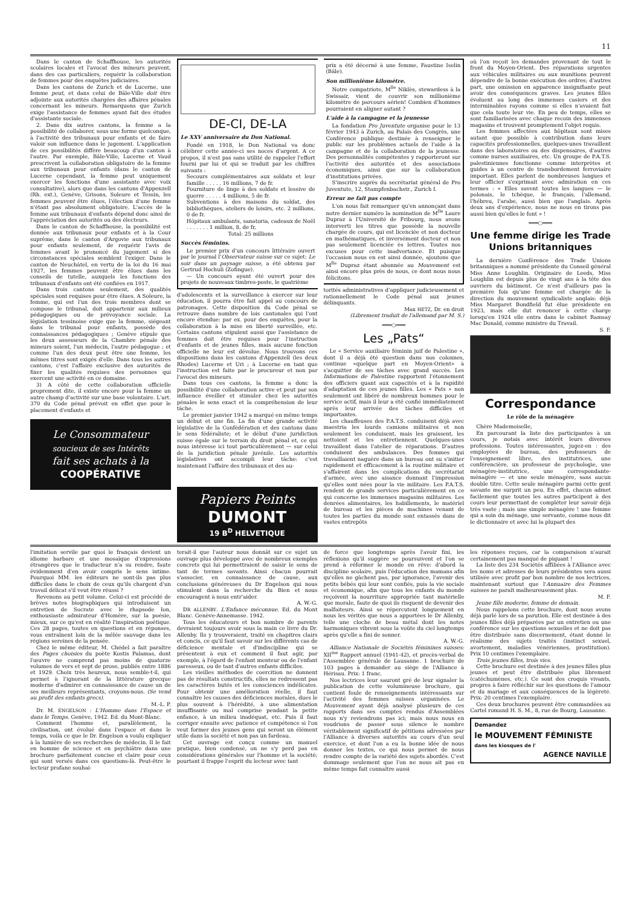11
Dans le canton de Schaffhouse, les autorités scolaires locales et l'avocat des mineurs peuvent, dans des cas particuliers, requérir la collaboration de femmes pour des enquêtes judiciaires.
Dans les cantons de Zurich et de Lucerne, une femme peut, et dans celui de Bâle-Ville doit être adjointe aux autorités chargées des affaires pénales concernant les mineurs. Remarquons que Zurich exige l'assistance de femmes ayant fait des études d'assistante sociale.
2. Dans dix autres cantons, la femme a la possibilité de collaborer, sous une forme quelconque, à l'activité des tribunaux pour enfants et de faire valoir son influence dans le jugement. L'application de ces possibilités diffère beaucoup d'un canton à l'autre. Par exemple, Bâle-Ville, Lucerne et Vaud prescrivent la collaboration obligatoire de la femme aux tribunaux pour enfants (dans le canton de Lucerne cependant, la femme peut uniquement exercer les fonctions d'une assistante avec voix consultative), alors que dans les cantons d'Appenzell (Rh. ext.), Genève, Grisons, Soleure et Tessin, les femmes peuvent être élues, l'élection d'une femme n'étant pas absolument obligatoire. L'accès de la femme aux tribunaux d'enfants dépend donc ainsi de l'appréciation des autorités ou des électeurs.
Dans le canton de Schaffhouse, la possibilité est donnée aux tribunaux pour enfants et à la Cour suprême, dans le canton d'Argovie aux tribunaux pour enfants seulement, de requérir l'avis de femmes avant le prononcé du jugement si des circonstances spéciales semblent l'exiger. Dans le canton de Neuchâtel, en vertu de la loi du 16 mai 1927, les femmes peuvent être élues dans les conseils de tutelle, auxquels les fonctions des tribunaux d'enfants ont été confiées en 1917.
Dans trois cantons seulement, des qualités spéciales sont requises pour être élues. A Soleure, la femme, qui est l'un des trois membres dont se compose le tribunal, doit appartenir aux milieux pédagogiques ou de prévoyance sociale. La législation tessinoise exige que la femme, siégeant dans le tribunal pour enfants, possède des connaissances pédagogiques ; Genève stipule que les deux assesseurs de la Chambre pénale des mineurs soient, l'un médecin, l'autre pédagogue ; et comme l'un des deux peut être une femme, les mêmes titres sont exigés d'elle. Dans tous les autres cantons, c'est l'affaire exclusive des autorités de fixer les qualités requises des personnes qui exercent une activité en ce domaine.
3) A côté de cette collaboration officielle proprement dite, il existe encore pour la femme un autre champ d'activité sur une base volontaire. L'art. 370 du Code pénal prévoit en effet que pour le placement d'enfants et
Le Consommateur
soucieux de ses Intérêts
fait ses achats à la
COOPÉRATIVE
DE-CI, DE-LA
Le XXV anniversaire du Don National.
Fondé en 1918, le Don National va donc célébrer cette année-ci ses noces d'argent. A ce propos, il n'est pas sans utilité de rappeler l'effort fourni par lui et qui se traduit par les chiffres suivants :
Secours complémentaires aux soldats et leur famille . . . . . 16 millions, 7 de fr.
Fourniture de linge à des soldats et lessive de guerre . . . . . 4 millions, 5 de fr.
Subventions à des maisons du soldat, des bibliothèques, ateliers de loisirs, etc. 2 millions, 0 de fr.
Hôpitaux ambulants, sanatoria, cadeaux de Noël . . . . . . . 1 million, 8, de fr,
Total: 25 millions
Succès féminins.
Le premier prix d'un concours littéraire ouvert par le journal l'Observateur suisse sur ce sujet: Le soir dans un paysage suisse, a été obtenu par Gertrud Hochuli (Zofingue).
— Un concours ayant été ouvert pour des projets de nouveaux timbres-poste, le quatrième
d'adolescents et la surveillance à exercer sur leur éducation, il pourra être fait appel au concours de patronages. Cette disposition du Code pénal se retrouve dans nombre de lois cantonales qui l'ont encore étendue: par ex. pour des enquêtes, pour la collaboration à la mise en liberté surveillée, etc. Certains cantons stipulent aussi que l'assistance de femmes doit être requises pour l'instruction d'enfants et de jeunes filles, mais aucune fonction officielle ne leur est dévolue. Nous trouvons ces dispositions dans les cantons d'Appenzell (les deux Rhodes) Lucerne et Uri ; à Lucerne en tant que l'instruction est faite par le procureur et non par l'avocat des mineurs.
Dans tous ces cantons, la femme a donc la possibilité d'une collaboration active et peut par son influence éveiller et stimuler chez les autorités pénales le sens exact et la compréhension de leur tâche.
Le premier janvier 1942 a marqué en même temps un début et une fin. La fin d'une grande activité législative de la Confédération et des cantons dans le sens fédéraliste; et le début d'une juridiction suisse égale sur le terrain du droit pénal et, ce qui nous intéresse ici tout particulièrement — sur celui de la juridiction pénale juvénile. Les autorités législatives ont accompli leur tâche: c'est maintenant l'affaire des tribunaux et des au-
Papiers Peints
DUMONT
19 B<sup>D</sup> HELVETIQUE
prix a été décerné à une femme, Faustine Iselin (Bâle).
Son millionième kilomètre.
Notre compatriote, M<sup>lle</sup> Niklès, stewardess à la Swissair, vient de couvrir son millionième kilomètre de parcours aérien! Combien d'hommes pourraient en aligner autant ?
L'aide à la campagne et la jeunesse
La fondation Pro Juventute organise pour le 13 février 1943 à Zurich, au Palais des Congrès, une Conférence publique destinée à renseigner le public sur les problèmes actuels de l'aide à la campagne et de la collaboration de la jeunesse. Des personnalités compétentes y rapporteront sur l'activité des autorités et des associations économiques, ainsi que sur la collaboration d'institutions privées.
S'inscrire auprès du secrétariat général de Pro Juventute, 12, Stampfenbachstr., Zurich I.
Erreur ne fait pas compte
L'on nous fait remarquer qu'en annonçant dans notre dernier numéro la nomination de M<sup>lle</sup> Laure Dupraz à l'Université de Fribourg, nous avons interverti les titres que possède la nouvelle chargée de cours, qui est licenciée et non docteur en mathématiques, et inversément docteur et non pas seulement licenciée ès lettres. Toutes nos excuses pour cette inadvertance. Et puisque l'occasion nous en est ainsi donnée, ajoutons que M<sup>lle</sup> Dupraz étant abonnée au Mouvement est ainsi encore plus près de nous, ce dont nous nous félicitons.
torités administratives d'appliquer judicieusement et rationnellement le Code pénal aux jeunes délinquants.
Max HETZ, Dr. en droit
(Librement traduit de l'allemand par M. S.)
═══○═══
Les „Pats“
Le « Service auxiliaire féminin juif de Palestine », dont il a déjà été question dans nos colonnes, continue «quelque part en Moyen-Orient» à s'acquitter de ses tâches avec grand succès. Les Informations de Palestine rapportent l'étonnement des officiers quant aux capacités et à la rapidité d'adaptation de ces jeunes filles. Les « Pats » non seulement ont libéré de nombreux hommes pour le service actif, mais il leur a été confié immédiatement après leur arrivée des tâches difficiles et importantes.
Les chauffeuses des P.A.T.S. conduisent déjà avec maestria les lourds camions militaires et non seulement les conduisent, mais les graissent, les nettoient et les entretiennent. Quelques-unes travaillent dans l'atelier de réparations. D'autres conduisent des ambulances. Des femmes qui travaillaient naguère dans un bureau ont su s'initier rapidement et efficacement à la routine militaire et s'affairent dans les complications du secrétariat d'armée, avec une aisance donnant l'impression qu'elles sont nées pour la vie militaire. Les P.A.T.S. rendent de grands services particulièrement en ce qui concerne les immenses magasins militaires. Les denrées alimentaires, les habillements, le matériel de bureau et les pièces de machines venant de toutes les parties du monde sont entassés dans de vastes entrepôts
où l'on reçoit les demandes provenant de tout le front du Moyen-Orient. Des réparations urgentes aux véhicules militaires ou aux munitions peuvent dépendre de la bonne exécution des ordres; d'autres part, une omission en apparence insignifiante peut avoir des conséquences graves. Les jeunes filles évoluent au long des immenses casiers et des interminables rayons comme si elles n'avaient fait que cela toute leur vie. En peu de temps, elles se sont familiarisées avec chaque recoin des immenses magasins et trouvent promptement l'objet requis.
Les femmes affectées aux hôpitaux sont mises autant que possible à contribution dans leurs capacités professionnelles, quelques-unes travaillent dans des laboratoires ou des dispensaires, d'autres comme nurses auxiliaires, etc. Un groupe de P.A.T.S. palestiniennes fonctionne comme interprètes et guides à un centre de transbordement ferroviaire important. Elles parlent de nombreuses langues et leur officier s'exprimait avec admiration en ces termes : « Elles savent toutes les langues — le polonais, le tchèque, le français, l'allemand, l'hébreu, l'arabe, aussi bien que l'anglais. Après deux ans d'expérience, nous ne nous en tirons pas aussi bien qu'elles le font » !
═══○═══
Une femme dirige les Trade Unions britanniques
La dernière Conférence des Trade Unions britanniques a nommé présidente du Conseil général Miss Anne Loughlin. Originaire de Leeds, Miss Loughlin est depuis plus de vingt ans à la tête des ouvriers du bâtiment. Ce n'est d'ailleurs pas la première fois qu'une femme est chargée de la direction du mouvement syndicaliste anglais: déjà Miss Margaret Bondfield fut élue présidente en 1923, mais elle dut renoncer à cette charge lorsqu'en 1924 elle entra dans le cabinet Ramsay Mac Donald, comme ministre du Travail.
S. F.
Correspondance
Le rôle de la ménagère
Chère Mademoiselle,
En parcourant la liste des participantes à un cours, je notais avec intérêt leurs diverses professions. Toutes intéressantes, jugez-en : des employées de bureau, des professeurs de l'enseignement libre, des institutrices, une conférencière, un professeur de psychologie, une ménagère-institutrice, une correspondante-ménagère — et une seule ménagère, sans aucun double titre. Cette seule ménagère parmi cette gent savante me surprit un peu. En effet, chacun admet facilement que toutes les autres participent à des cours leur permettant de compléter leur savoir déjà très vaste ; mais une simple ménagère ! une femme qui a soin du ménage, une servante, comme nous dit le dictionnaire et avec lui la plupart des
l'imitation servile par quoi le français devient un idiome barbare et une mosaïque d'expressions étrangères que le traducteur n'a su rendre, faute évidemment d'en avoir compris le sens intime. Pourquoi MM. les éditeurs ne sont-ils pas plus difficiles dans le choix de ceux qu'ils chargent d'un travail délicat s'il veut être réussi ?
Revenons au petit volume. Celui-ci est précédé de brèves notes biographiques qui introduisent un entretien de Socrate avec le rhapsode Ion, enthousiaste admirateur d'Homère, sur la poésie, mieux, sur ce qu'est en réalité l'inspiration poétique. Ces 28 pages, toutes en questions et en réponses, vous entraînent loin de la mêlée sauvage dans les régions sereines de la pensée.
Chez le même éditeur, M. Chédel a fait paraître des Pages choisies du poète Kostis Palamas, dont l'œuvre ne comprend pas moins de quatorze volumes de vers et sept de prose, publiés entre 1886 et 1929. Choix très heureux, nous semble-t-il, qui permet à l'ignorant de la littérature grecque moderne d'admirer en connaissance de cause un de ses meilleurs représentants, croyons-nous. (Se vend au profit des enfants grecs).
M.-L. P.
Dr. M. ENGELSON : L'Homme dans l'Espace et dans le Temps. Genève, 1942. Ed. du Mont-Blanc.
Comment l'homme et, parallèlement, la civilisation, ont évolué dans l'espace et dans le temps, voilà ce que le Dr. Engelson a voulu expliquer à la lumière de ses recherches de médecin. Il le fait en homme de science et en psychiâtre dans une brochure parfaitement concise et claire pour ceux qui sont versés dans ces questions-là. Peut-être le lecteur profane souhai-
terait-il que l'auteur nous donnât sur ce sujet un ouvrage plus développé avec de nombreux exemples concrets qui lui permettraient de saisir le sens de tant de termes savants. Ainsi chacun pourrait s'associer, en connaissance de cause, aux conclusions généreuses du Dr Engelson qui nous stimulent dans la recherche du Bien et nous encouragent à nous entr'aider.
A. W.-G.
DR ALLENBY. L'Enfance méconnue. Ed. du Mont Blanc. Genève-Annemasse. 1942.
Tous les éducateurs et bon nombre de parents devraient toujours avoir sous la main ce livre du Dr. Allenby. Ils y trouveraient, traité en chapitres clairs et concis, ce qu'il faut savoir sur les différents cas de déficience mentale et d'indiscipline qui se présentent à eux et comment il faut agir, par exemple, à l'égard de l'enfant menteur ou de l'enfant paresseux, ou de tant d'autres enfants difficiles.
Les vieilles méthodes de coercition ne donnent pas de résultats constructifs, elles ne redressent pas les caractères butés et les consciences indélicates. Pour obtenir une amélioration réelle, il faut connaître les causes des déficiences morales, dues le plus souvent à l'hérédité, à une alimentation insuffisante ou mal comprise pendant la petite enfance, à un milieu inadéquat, etc. Puis il faut corriger ensuite avec patience et compétence si l'on veut former des jeunes gens qui seront un élément utile dans la société et non pas un fardeau.
Cet ouvrage est conçu comme un manuel pratique, bien condensé, on ne s'y perd pas en considérations générales sur l'homme et la société; pourtant il frappe l'esprit du lecteur avec tant
de force que longtemps après l'avoir fini, les réflexions qu'il suggère se poursuivent et l'on se prend à réformer le monde en rêve: d'abord la discipline scolaire, puis l'éducation des mamans afin qu'elles ne gâchent pas, par ignorance, l'avenir des petits bébés qui leur sont confiés, puis la vie sociale et économique, afin que tous les enfants du monde reçoivent la nourriture appropriée tant matérielle que morale, faute de quoi ils risquent de devenir des malfaiteurs. Ainsi se répercutent longuement en nous les vérités que nous a apportées le Dr Allenby, telle une cloche de beau métal dont les notes harmoniques vibrent sous la voûte du ciel longtemps après qu'elle a fini de sonner.
A. W.-G.
Alliance Nationale de Sociétés féminines suisses: XII<sup>me</sup> Rapport annuel (1941-42), et procès-verbal de l'Assemblée générale de Lausanne. 1 brochure de 103 pages à demander au siège de l'Alliance à Hérisau. Prix: 1 franc.
Nos lectrices leur sauront gré de leur signaler la publication de cette volumineuse brochure, qui contient foule de renseignements intéressants sur l'activité des femmes suisses organisées. Le Mouvement ayant déjà analysé plusieurs de ces rapports dans ses comptes rendus d'Assemblées nous n'y reviendrons pas ici; mais nous nous en voudrions de passer sous silence le nombre véritablement significatif de pétitions adressées par l'Alliance à diverses autorités au cours d'un seul exercice, et dont l'on a eu la bonne idée de nous donner les textes, ce qui nous permet de nous rendre compte de la variété des sujets abordés. C'est dommage seulement que l'on ne nous ait pas en même temps fait connaître aussi
les réponses reçues, car la comparaison n'aurait certainement pas manqué de piquant !
La liste des 234 Sociétés affiliées à l'Alliance avec les noms et adresses de leurs présidentes sera aussi utilisée avec profit par bon nombre de nos lectrices, maintenant surtout que l'Annuaire des Femmes suisses ne paraît malheureusement plus.
M. F.
Jeune fille moderne, femme de demain.
Nous rappelons cette brochure, dont nous avons déjà parlé lors de sa parution. Elle est destinée à des jeunes filles déjà préparées par un entretien ou une conférence sur les questions sexuelles et ne doit pas être distribuée sans discernement, étant donné le réalisme des sujets traités (instinct sexuel, avortement, maladies vénériennes, prostitution). Prix 10 centimes l'exemplaire.
Trois jeunes filles, trois vies.
Cette brochure est destinée à des jeunes filles plus jeunes et peut être distribuée plus librement (catéchumènes, etc.). Ce sont des croquis vivants, propres à faire réfléchir sur les questions de l'amour et du mariage et aux conséquences de la légèreté. Prix: 20 centimes l'exemplaire.
Ces deux brochures peuvent être commandées au Cartel romand H. S. M., 8, rue de Bourg, Lausanne.
Demandez
le MOUVEMENT FÉMINISTE
dans les kiosques de l'
AGENCE NAVILLE